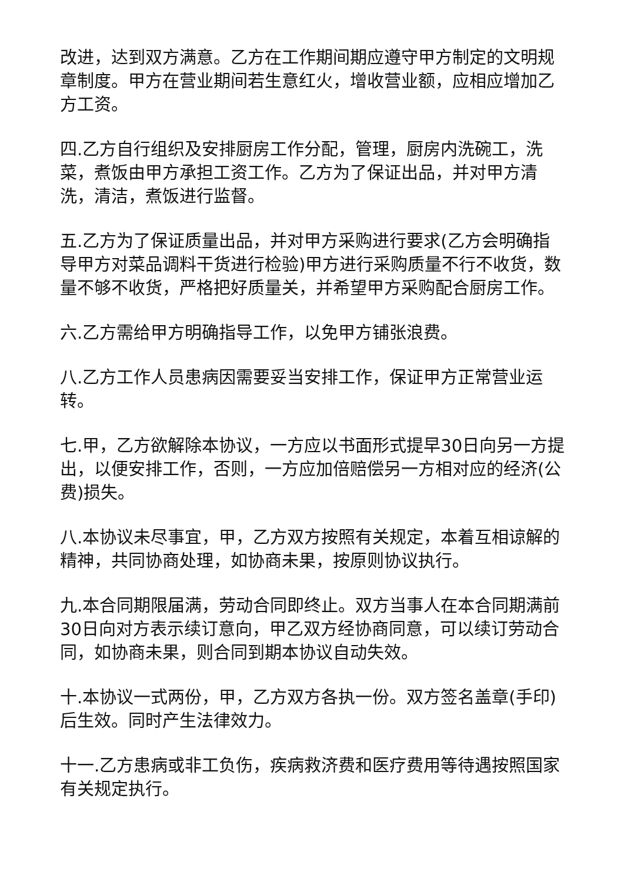改进，达到双方满意。乙方在工作期间期应遵守甲方制定的文明规章制度。甲方在营业期间若生意红火，增收营业额，应相应增加乙方工资。
四.乙方自行组织及安排厨房工作分配，管理，厨房内洗碗工，洗菜，煮饭由甲方承担工资工作。乙方为了保证出品，并对甲方清洗，清洁，煮饭进行监督。
五.乙方为了保证质量出品，并对甲方采购进行要求(乙方会明确指导甲方对菜品调料干货进行检验)甲方进行采购质量不行不收货，数量不够不收货，严格把好质量关，并希望甲方采购配合厨房工作。
六.乙方需给甲方明确指导工作，以免甲方铺张浪费。
八.乙方工作人员患病因需要妥当安排工作，保证甲方正常营业运转。
七.甲，乙方欲解除本协议，一方应以书面形式提早30日向另一方提出，以便安排工作，否则，一方应加倍赔偿另一方相对应的经济(公费)损失。
八.本协议未尽事宜，甲，乙方双方按照有关规定，本着互相谅解的精神，共同协商处理，如协商未果，按原则协议执行。
九.本合同期限届满，劳动合同即终止。双方当事人在本合同期满前30日向对方表示续订意向，甲乙双方经协商同意，可以续订劳动合同，如协商未果，则合同到期本协议自动失效。
十.本协议一式两份，甲，乙方双方各执一份。双方签名盖章(手印)后生效。同时产生法律效力。
十一.乙方患病或非工负伤，疾病救济费和医疗费用等待遇按照国家有关规定执行。